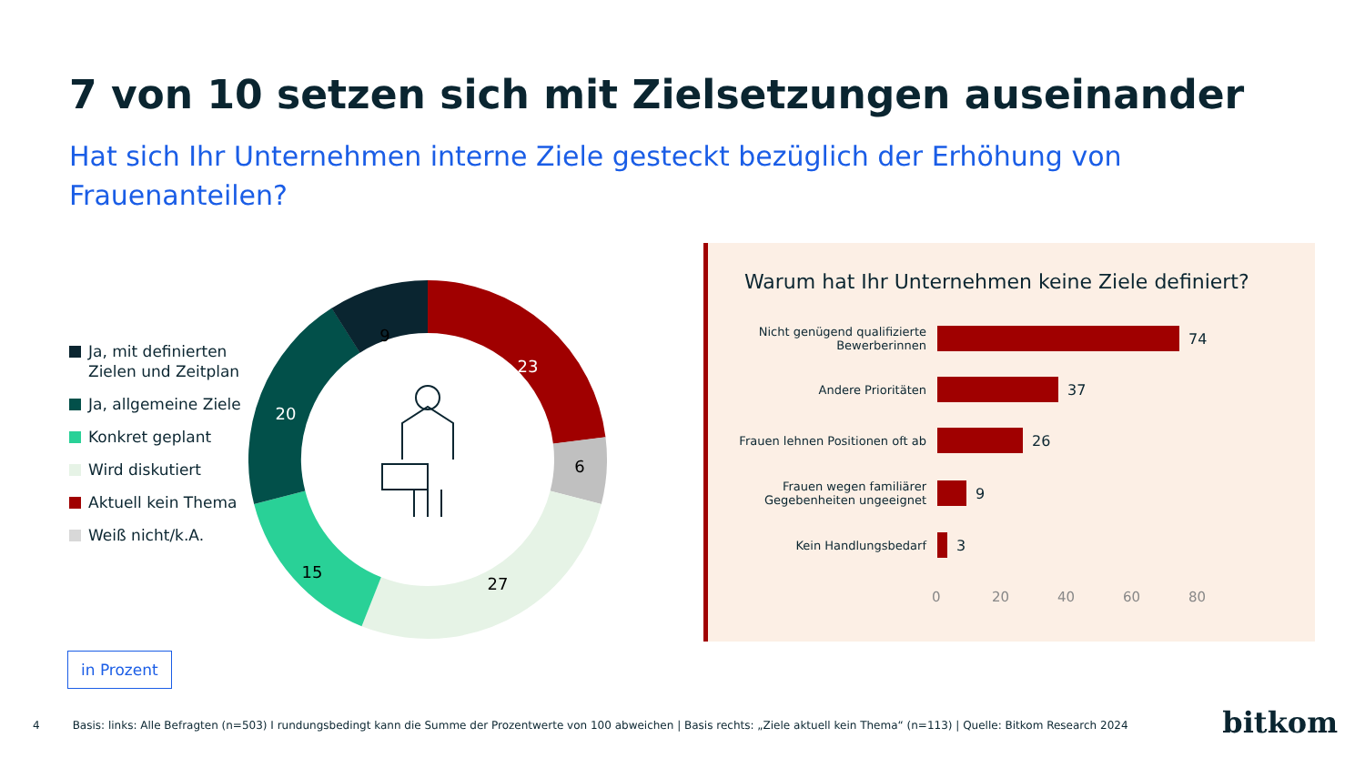7 von 10 setzen sich mit Zielsetzungen auseinander
Hat sich Ihr Unternehmen interne Ziele gesteckt bezüglich der Erhöhung von Frauenanteilen?
Ja, mit definierten
Zielen und Zeitplan
Ja, allgemeine Ziele
Konkret geplant
Wird diskutiert
Aktuell kein Thema
Weiß nicht/k.A.
9
23
6
27
15
20
Warum hat Ihr Unternehmen keine Ziele definiert?
Nicht genügend qualifizierte Bewerberinnen
74
Andere Prioritäten
37
Frauen lehnen Positionen oft ab
26
Frauen wegen familiärer Gegebenheiten ungeeignet
9
Kein Handlungsbedarf
3
0 20 40 60 80
in Prozent
4 Basis: links: Alle Befragten (n=503) I rundungsbedingt kann die Summe der Prozentwerte von 100 abweichen | Basis rechts: „Ziele aktuell kein Thema“ (n=113) | Quelle: Bitkom Research 2024
bitkom